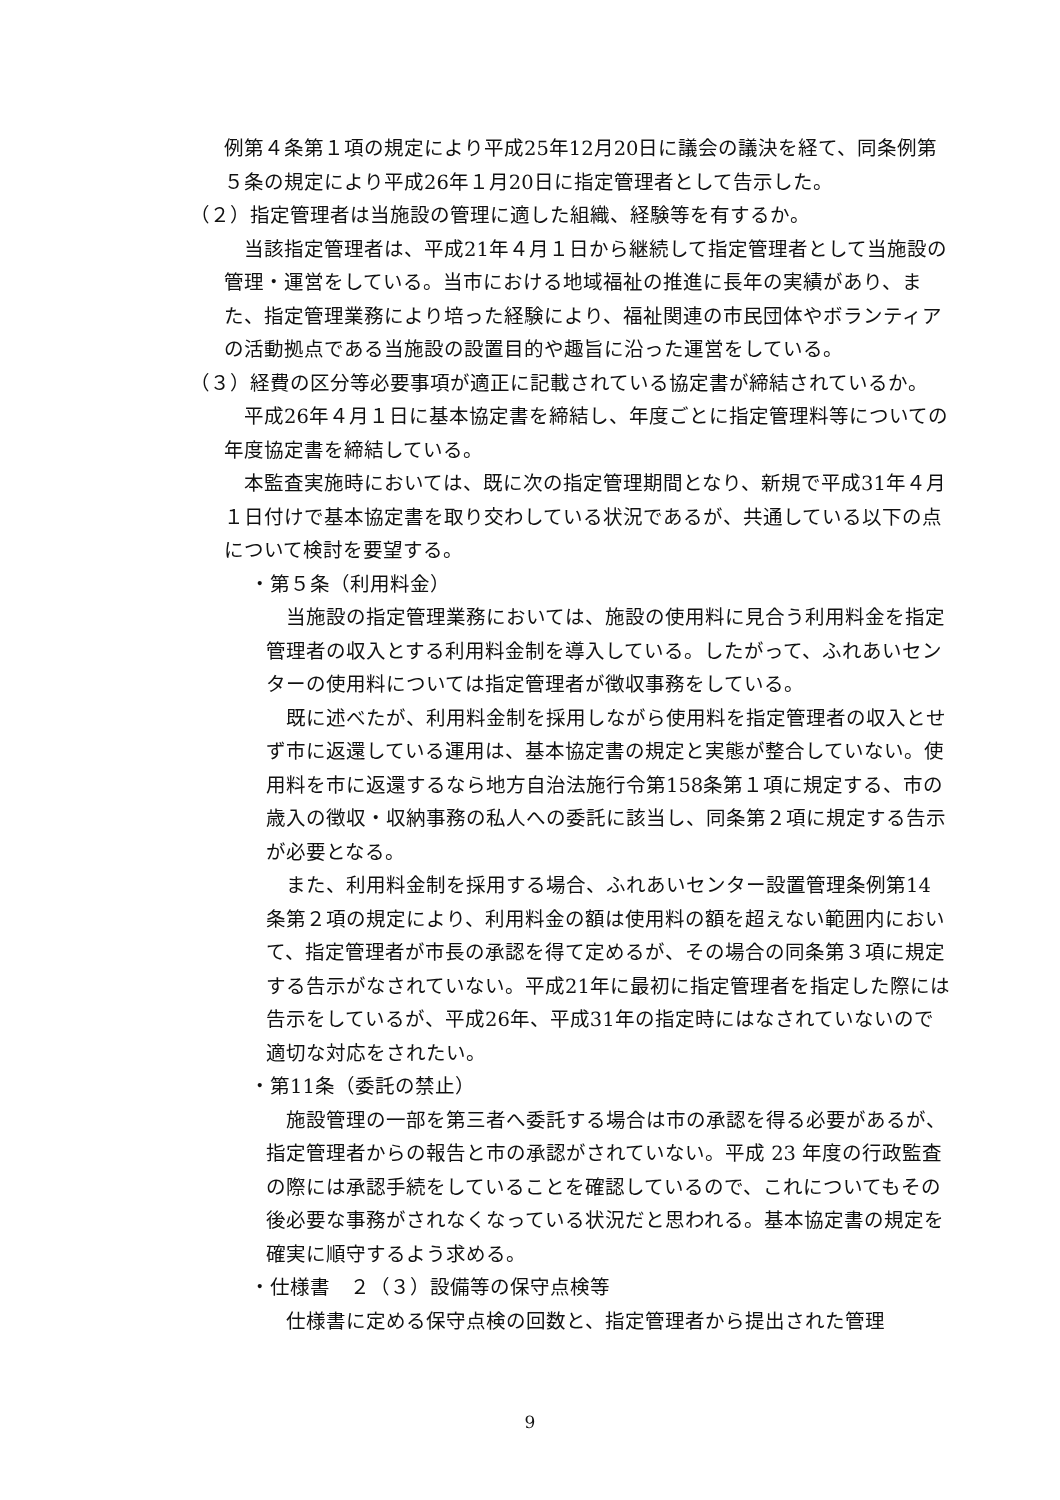例第４条第１項の規定により平成25年12月20日に議会の議決を経て、同条例第５条の規定により平成26年１月20日に指定管理者として告示した。
（２）指定管理者は当施設の管理に適した組織、経験等を有するか。
　当該指定管理者は、平成21年４月１日から継続して指定管理者として当施設の管理・運営をしている。当市における地域福祉の推進に長年の実績があり、また、指定管理業務により培った経験により、福祉関連の市民団体やボランティアの活動拠点である当施設の設置目的や趣旨に沿った運営をしている。
（３）経費の区分等必要事項が適正に記載されている協定書が締結されているか。
　平成26年４月１日に基本協定書を締結し、年度ごとに指定管理料等についての年度協定書を締結している。
　本監査実施時においては、既に次の指定管理期間となり、新規で平成31年４月１日付けで基本協定書を取り交わしている状況であるが、共通している以下の点について検討を要望する。
・第５条（利用料金）
　当施設の指定管理業務においては、施設の使用料に見合う利用料金を指定管理者の収入とする利用料金制を導入している。したがって、ふれあいセンターの使用料については指定管理者が徴収事務をしている。
　既に述べたが、利用料金制を採用しながら使用料を指定管理者の収入とせず市に返還している運用は、基本協定書の規定と実態が整合していない。使用料を市に返還するなら地方自治法施行令第158条第１項に規定する、市の歳入の徴収・収納事務の私人への委託に該当し、同条第２項に規定する告示が必要となる。
　また、利用料金制を採用する場合、ふれあいセンター設置管理条例第14条第２項の規定により、利用料金の額は使用料の額を超えない範囲内において、指定管理者が市長の承認を得て定めるが、その場合の同条第３項に規定する告示がなされていない。平成21年に最初に指定管理者を指定した際には告示をしているが、平成26年、平成31年の指定時にはなされていないので適切な対応をされたい。
・第11条（委託の禁止）
　施設管理の一部を第三者へ委託する場合は市の承認を得る必要があるが、指定管理者からの報告と市の承認がされていない。平成 23 年度の行政監査の際には承認手続をしていることを確認しているので、これについてもその後必要な事務がされなくなっている状況だと思われる。基本協定書の規定を確実に順守するよう求める。
・仕様書　２（３）設備等の保守点検等
　仕様書に定める保守点検の回数と、指定管理者から提出された管理
9